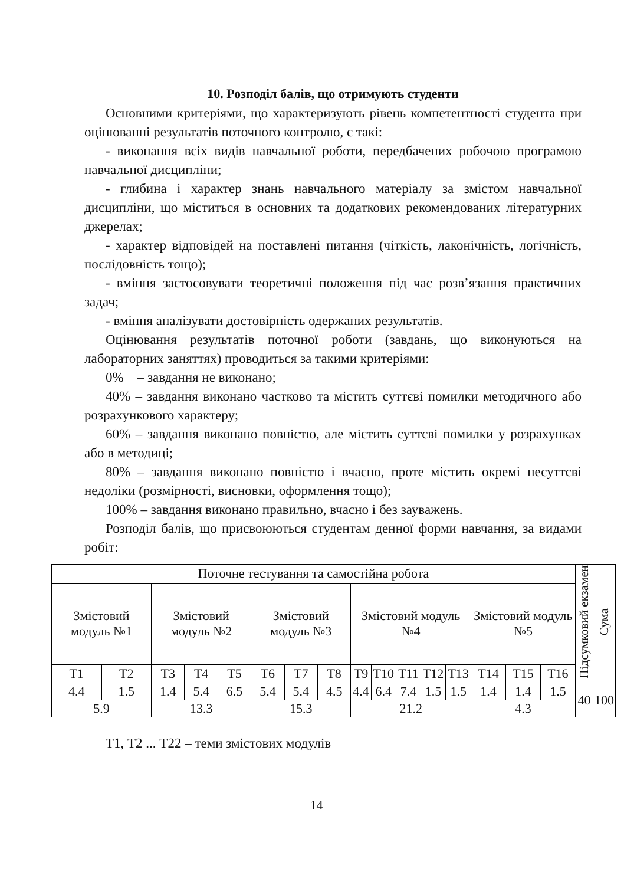10. Розподіл балів, що отримують студенти
Основними критеріями, що характеризують рівень компетентності студента при оцінюванні результатів поточного контролю, є такі:
- виконання всіх видів навчальної роботи, передбачених робочою програмою навчальної дисципліни;
- глибина і характер знань навчального матеріалу за змістом навчальної дисципліни, що міститься в основних та додаткових рекомендованих літературних джерелах;
- характер відповідей на поставлені питання (чіткість, лаконічність, логічність, послідовність тощо);
- вміння застосовувати теоретичні положення під час розв’язання практичних задач;
- вміння аналізувати достовірність одержаних результатів.
Оцінювання результатів поточної роботи (завдань, що виконуються на лабораторних заняттях) проводиться за такими критеріями:
0% – завдання не виконано;
40% – завдання виконано частково та містить суттєві помилки методичного або розрахункового характеру;
60% – завдання виконано повністю, але містить суттєві помилки у розрахунках або в методиці;
80% – завдання виконано повністю і вчасно, проте містить окремі несуттєві недоліки (розмірності, висновки, оформлення тощо);
100% – завдання виконано правильно, вчасно і без зауважень.
Розподіл балів, що присвоюються студентам денної форми навчання, за видами робіт:
| Поточне тестування та самостійна робота | | | | | | | | | | | | | | | | Підсумковий екзамен | Сума |
| Змістовий модуль №1 | | Змістовий модуль №2 | | | Змістовий модуль №3 | | | Змістовий модуль №4 | | | | | Змістовий модуль №5 | | | | |
| Т1 | Т2 | Т3 | Т4 | Т5 | Т6 | Т7 | Т8 | Т9 | Т10 | Т11 | Т12 | Т13 | Т14 | Т15 | Т16 | | |
| 4.4 | 1.5 | 1.4 | 5.4 | 6.5 | 5.4 | 5.4 | 4.5 | 4.4 | 6.4 | 7.4 | 1.5 | 1.5 | 1.4 | 1.4 | 1.5 | 40 | 100 |
| 5.9 | | 13.3 | | | 15.3 | | | 21.2 | | | | | 4.3 | | | | |
Т1, Т2 ... Т22 – теми змістових модулів
14